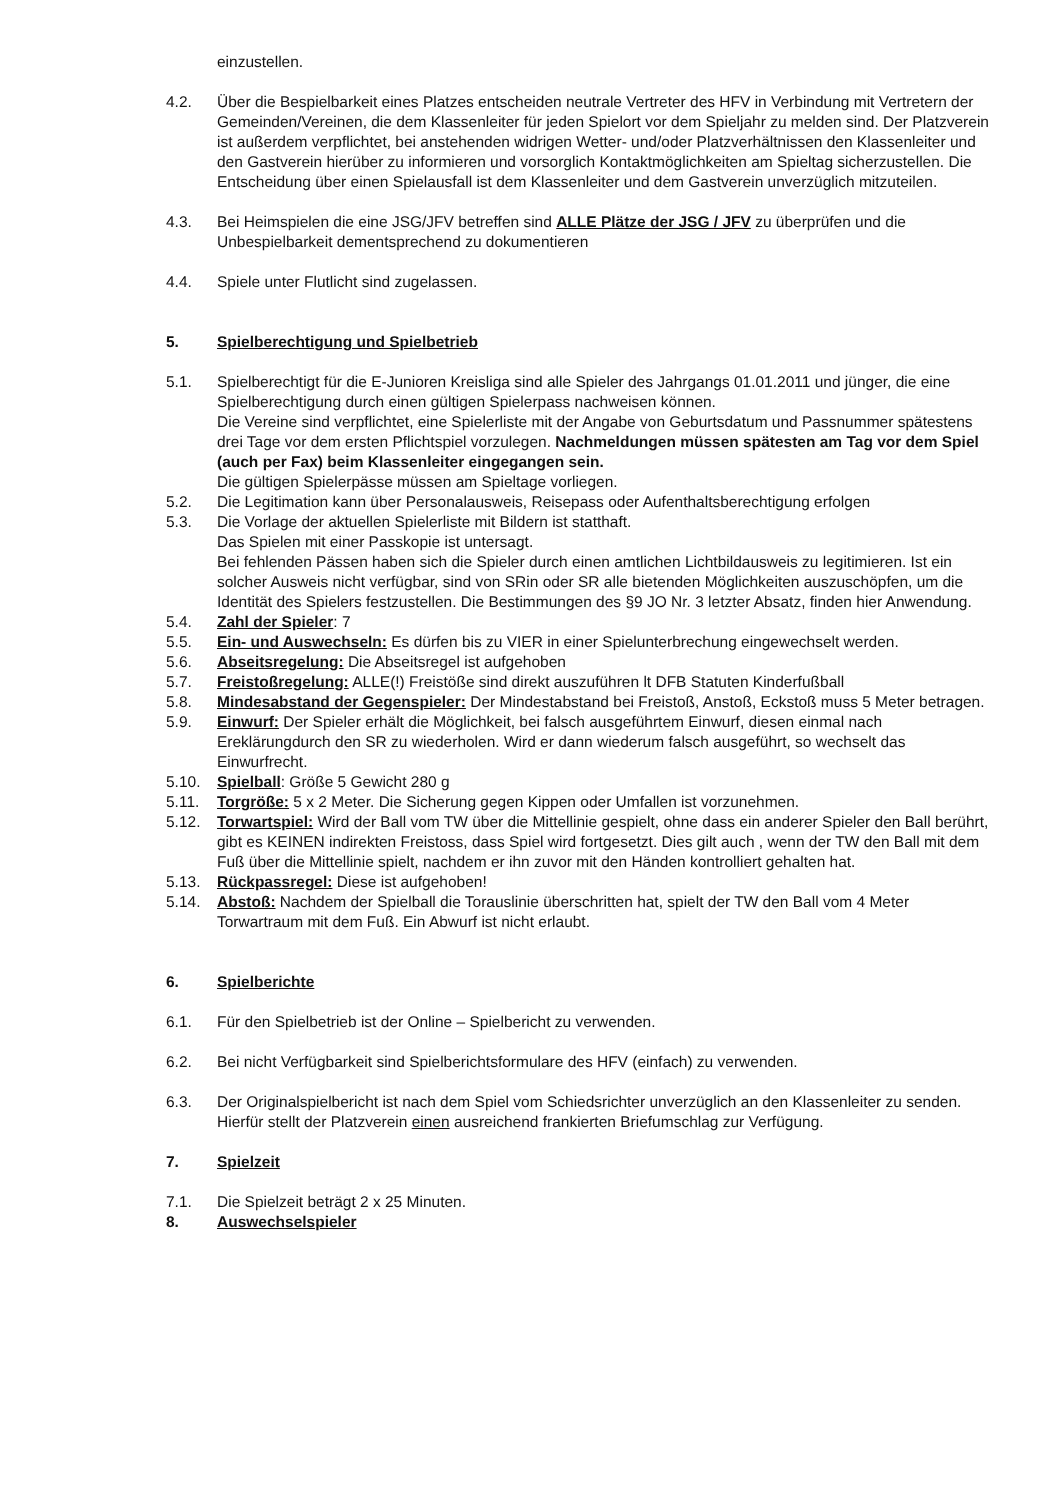einzustellen.
4.2. Über die Bespielbarkeit eines Platzes entscheiden neutrale Vertreter des HFV in Verbindung mit Vertretern der Gemeinden/Vereinen, die dem Klassenleiter für jeden Spielort vor dem Spieljahr zu melden sind. Der Platzverein ist außerdem verpflichtet, bei anstehenden widrigen Wetter- und/oder Platzverhältnissen den Klassenleiter und den Gastverein hierüber zu informieren und vorsorglich Kontaktmöglichkeiten am Spieltag sicherzustellen. Die Entscheidung über einen Spielausfall ist dem Klassenleiter und dem Gastverein unverzüglich mitzuteilen.
4.3. Bei Heimspielen die eine JSG/JFV betreffen sind ALLE Plätze der JSG / JFV zu überprüfen und die Unbespielbarkeit dementsprechend zu dokumentieren
4.4. Spiele unter Flutlicht sind zugelassen.
5. Spielberechtigung und Spielbetrieb
5.1. Spielberechtigt für die E-Junioren Kreisliga sind alle Spieler des Jahrgangs 01.01.2011 und jünger, die eine Spielberechtigung durch einen gültigen Spielerpass nachweisen können.
Die Vereine sind verpflichtet, eine Spielerliste mit der Angabe von Geburtsdatum und Passnummer spätestens drei Tage vor dem ersten Pflichtspiel vorzulegen. Nachmeldungen müssen spätesten am Tag vor dem Spiel (auch per Fax) beim Klassenleiter eingegangen sein.
Die gültigen Spielerpässe müssen am Spieltage vorliegen.
5.2. Die Legitimation kann über Personalausweis, Reisepass oder Aufenthaltsberechtigung erfolgen
5.3. Die Vorlage der aktuellen Spielerliste mit Bildern ist statthaft.
Das Spielen mit einer Passkopie ist untersagt.
Bei fehlenden Pässen haben sich die Spieler durch einen amtlichen Lichtbildausweis zu legitimieren. Ist ein solcher Ausweis nicht verfügbar, sind von SRin oder SR alle bietenden Möglichkeiten auszuschöpfen, um die Identität des Spielers festzustellen. Die Bestimmungen des §9 JO Nr. 3 letzter Absatz, finden hier Anwendung.
5.4. Zahl der Spieler: 7
5.5. Ein- und Auswechseln: Es dürfen bis zu VIER in einer Spielunterbrechung eingewechselt werden.
5.6. Abseitsregelung: Die Abseitsregel ist aufgehoben
5.7. Freistoßregelung: ALLE(!) Freistöße sind direkt auszuführen lt DFB Statuten Kinderfußball
5.8. Mindesabstand der Gegenspieler: Der Mindestabstand bei Freistoß, Anstoß, Eckstoß muss 5 Meter betragen.
5.9. Einwurf: Der Spieler erhält die Möglichkeit, bei falsch ausgeführtem Einwurf, diesen einmal nach Ereklärungdurch den SR zu wiederholen. Wird er dann wiederum falsch ausgeführt, so wechselt das Einwurfrecht.
5.10. Spielball: Größe 5 Gewicht 280 g
5.11. Torgröße: 5 x 2 Meter. Die Sicherung gegen Kippen oder Umfallen ist vorzunehmen.
5.12. Torwartspiel: Wird der Ball vom TW über die Mittellinie gespielt, ohne dass ein anderer Spieler den Ball berührt, gibt es KEINEN indirekten Freistoss, dass Spiel wird fortgesetzt. Dies gilt auch , wenn der TW den Ball mit dem Fuß über die Mittellinie spielt, nachdem er ihn zuvor mit den Händen kontrolliert gehalten hat.
5.13. Rückpassregel: Diese ist aufgehoben!
5.14. Abstoß: Nachdem der Spielball die Torauslinie überschritten hat, spielt der TW den Ball vom 4 Meter Torwartraum mit dem Fuß. Ein Abwurf ist nicht erlaubt.
6. Spielberichte
6.1. Für den Spielbetrieb ist der Online – Spielbericht zu verwenden.
6.2. Bei nicht Verfügbarkeit sind Spielberichtsformulare des HFV (einfach) zu verwenden.
6.3. Der Originalspielbericht ist nach dem Spiel vom Schiedsrichter unverzüglich an den Klassenleiter zu senden. Hierfür stellt der Platzverein einen ausreichend frankierten Briefumschlag zur Verfügung.
7. Spielzeit
7.1. Die Spielzeit beträgt 2 x 25 Minuten.
8. Auswechselspieler